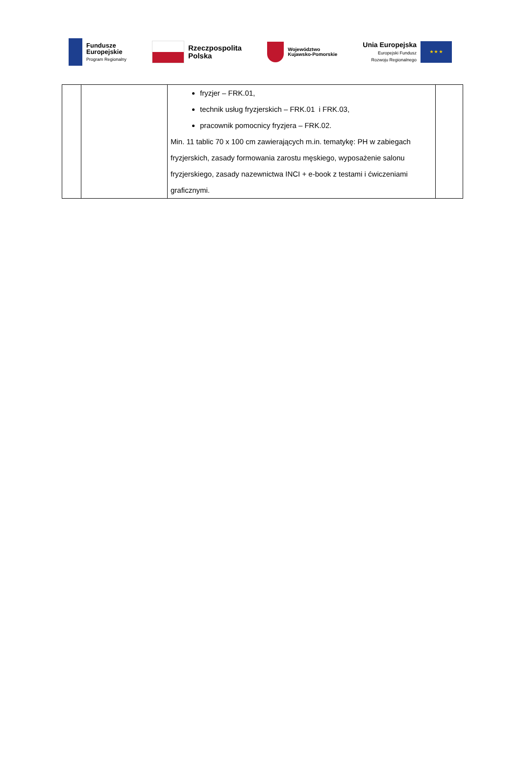Fundusze
Europejskie
Program Regionalny
Rzeczpospolita
Polska
Województwo
Kujawsko-Pomorskie
Unia Europejska
Europejski Fundusz
Rozwoju Regionalnego
★ ★ ★
| | | fryzjer – FRK.01, technik usług fryzjerskich – FRK.01 i FRK.03, pracownik pomocnicy fryzjera – FRK.02. Min. 11 tablic 70 x 100 cm zawierających m.in. tematykę: PH w zabiegach fryzjerskich, zasady formowania zarostu męskiego, wyposażenie salonu fryzjerskiego, zasady nazewnictwa INCI + e-book z testami i ćwiczeniami graficznymi. | |